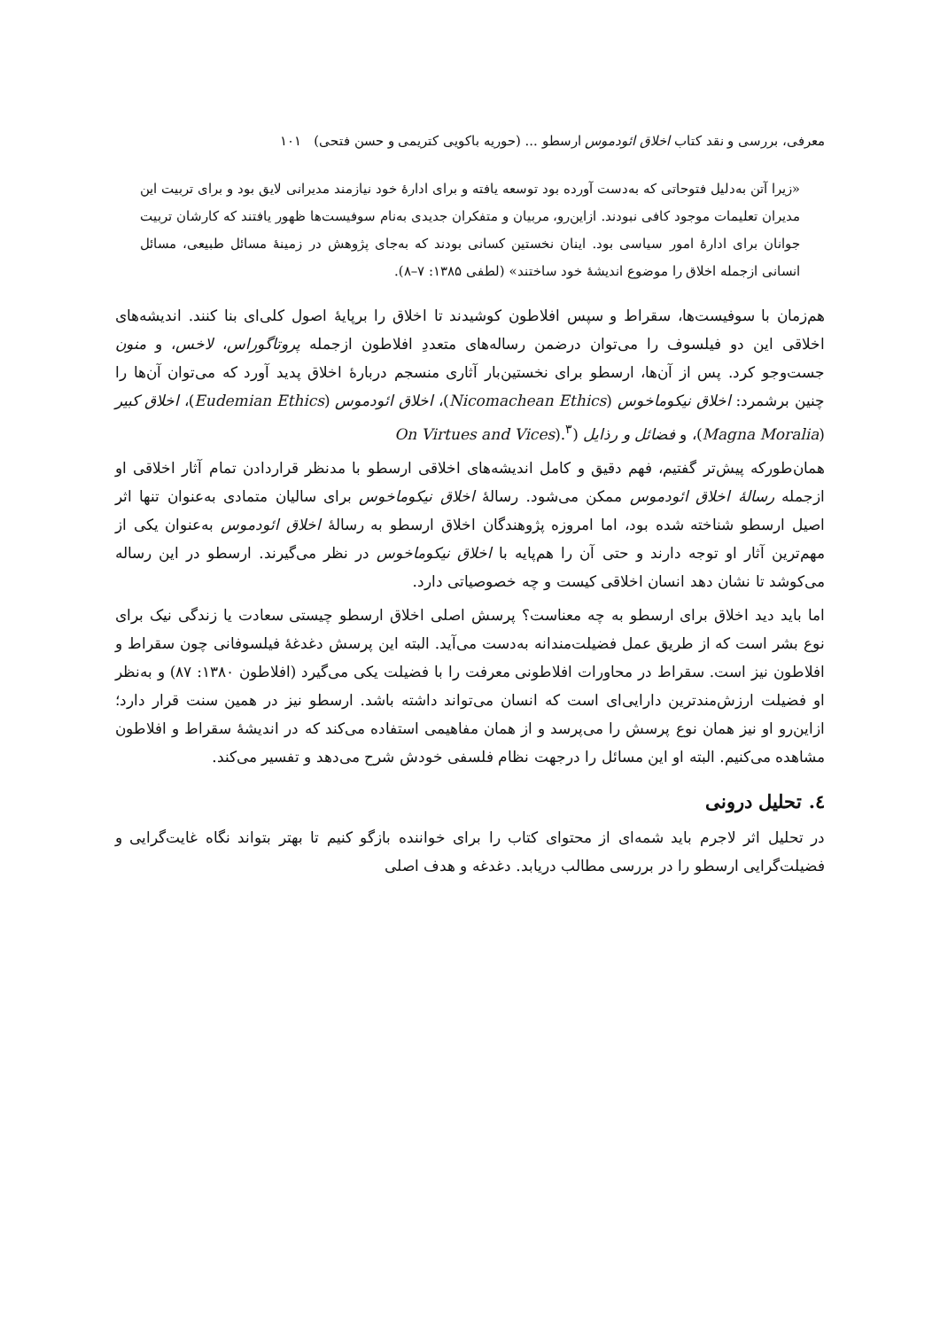معرفی، بررسی و نقد کتاب اخلاق ائودموس ارسطو ... (حوریه باکویی کتریمی و حسن فتحی) ۱۰۱
«زیرا آتن به‌دلیل فتوحاتی که به‌دست آورده بود توسعه یافته و برای ادارهٔ خود نیازمند مدیرانی لایق بود و برای تربیت این مدیران تعلیمات موجود کافی نبودند. ازاین‌رو، مربیان و متفکران جدیدی به‌نام سوفیست‌ها ظهور یافتند که کارشان تربیت جوانان برای ادارهٔ امور سیاسی بود. اینان نخستین کسانی بودند که به‌جای پژوهش در زمینهٔ مسائل طبیعی، مسائل انسانی ازجمله اخلاق را موضوع اندیشهٔ خود ساختند» (لطفی ۱۳۸۵: ۷–۸).
هم‌زمان با سوفیست‌ها، سقراط و سپس افلاطون کوشیدند تا اخلاق را برپایهٔ اصول کلی‌ای بنا کنند. اندیشه‌های اخلاقی این دو فیلسوف را می‌توان درضمن رساله‌های متعددِ افلاطون ازجمله پروتاگوراس، لاخس، و منون جست‌وجو کرد. پس از آن‌ها، ارسطو برای نخستین‌بار آثاری منسجم دربارهٔ اخلاق پدید آورد که می‌توان آن‌ها را چنین برشمرد: اخلاق نیکوماخوس (Nicomachean Ethics)، اخلاق ائودموس (Eudemian Ethics)، اخلاق کبیر (Magna Moralia)، و فضائل و رذایل (On Virtues and Vices).<sup>۳</sup>
همان‌طورکه پیش‌تر گفتیم، فهم دقیق و کامل اندیشه‌های اخلاقی ارسطو با مدنظر قراردادن تمام آثار اخلاقی او ازجمله رسالهٔ اخلاق ائودموس ممکن می‌شود. رسالهٔ اخلاق نیکوماخوس برای سالیان متمادی به‌عنوان تنها اثر اصیل ارسطو شناخته شده بود، اما امروزه پژوهندگان اخلاق ارسطو به رسالهٔ اخلاق ائودموس به‌عنوان یکی از مهم‌ترین آثار او توجه دارند و حتی آن را هم‌پایه با اخلاق نیکوماخوس در نظر می‌گیرند. ارسطو در این رساله می‌کوشد تا نشان دهد انسان اخلاقی کیست و چه خصوصیاتی دارد.
اما باید دید اخلاق برای ارسطو به چه معناست؟ پرسش اصلی اخلاق ارسطو چیستی سعادت یا زندگی نیک برای نوع بشر است که از طریق عمل فضیلت‌مندانه به‌دست می‌آید. البته این پرسش دغدغهٔ فیلسوفانی چون سقراط و افلاطون نیز است. سقراط در محاورات افلاطونی معرفت را با فضیلت یکی می‌گیرد (افلاطون ۱۳۸۰: ۸۷) و به‌نظر او فضیلت ارزش‌مندترین دارایی‌ای است که انسان می‌تواند داشته باشد. ارسطو نیز در همین سنت قرار دارد؛ ازاین‌رو او نیز همان نوع پرسش را می‌پرسد و از همان مفاهیمی استفاده می‌کند که در اندیشهٔ سقراط و افلاطون مشاهده می‌کنیم. البته او این مسائل را درجهت نظام فلسفی خودش شرح می‌دهد و تفسیر می‌کند.
٤. تحلیل درونی
در تحلیل اثر لاجرم باید شمه‌ای از محتوای کتاب را برای خواننده بازگو کنیم تا بهتر بتواند نگاه غایت‌گرایی و فضیلت‌گرایی ارسطو را در بررسی مطالب دریابد. دغدغه و هدف اصلی